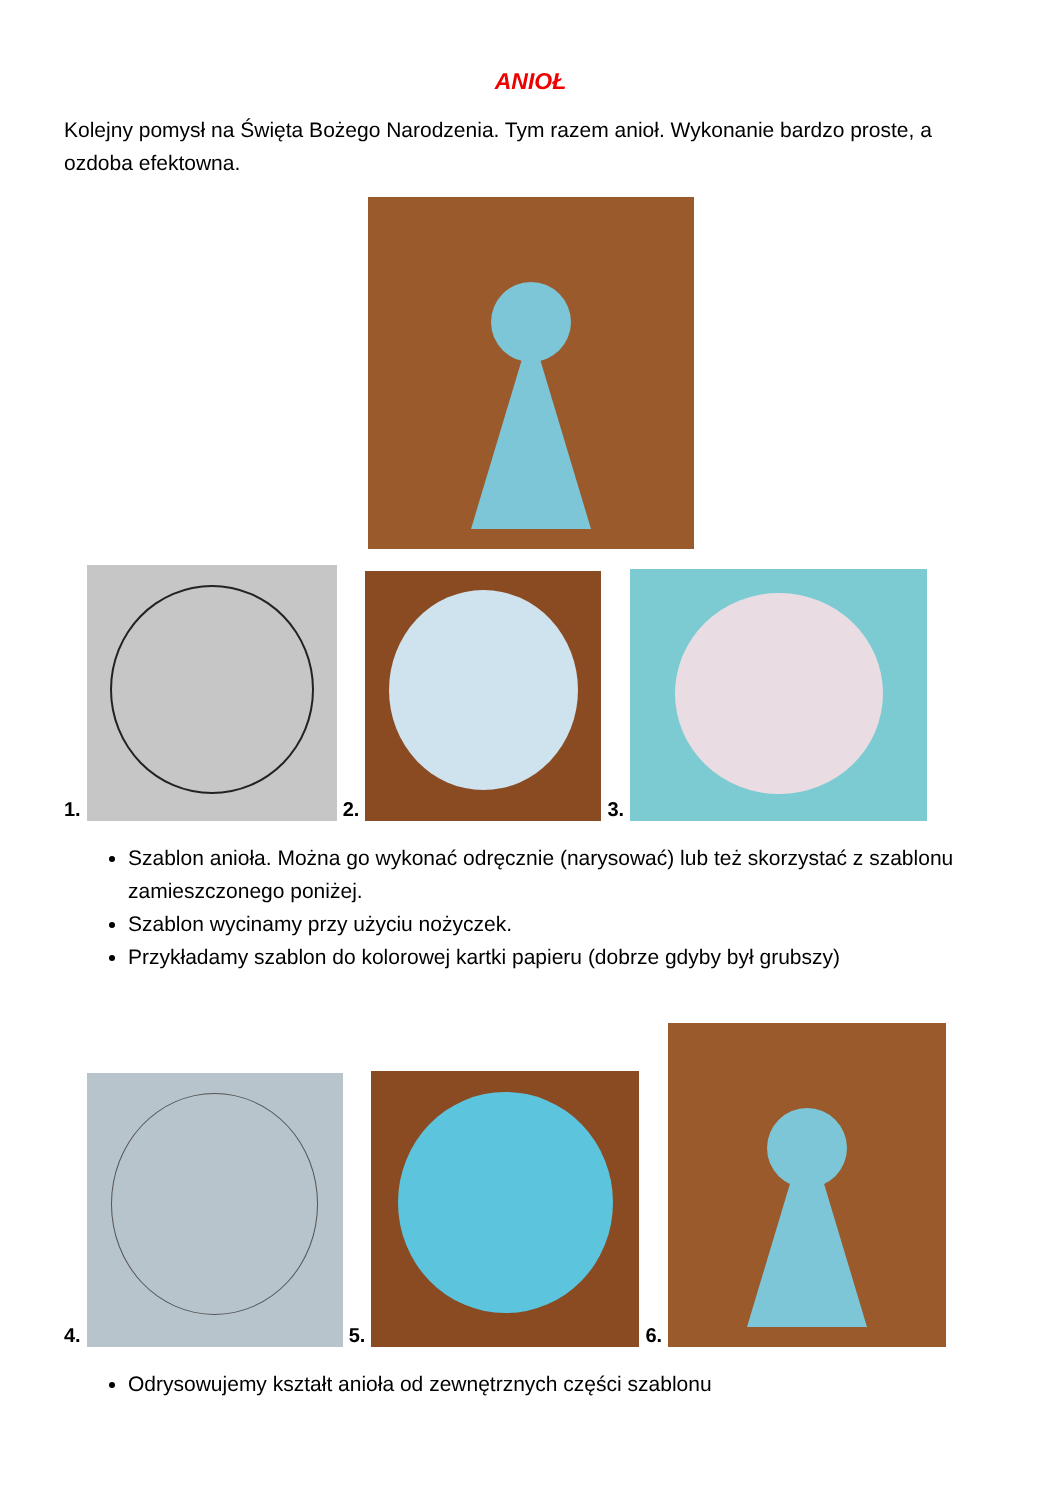ANIOŁ
Kolejny pomysł na Święta Bożego Narodzenia. Tym razem anioł. Wykonanie bardzo proste, a ozdoba efektowna.
1.
2.
3.
Szablon anioła. Można go wykonać odręcznie (narysować) lub też skorzystać z szablonu zamieszczonego poniżej.
Szablon wycinamy przy użyciu nożyczek.
Przykładamy szablon do kolorowej kartki papieru (dobrze gdyby był grubszy)
4.
5.
6.
Odrysowujemy kształt anioła od zewnętrznych części szablonu